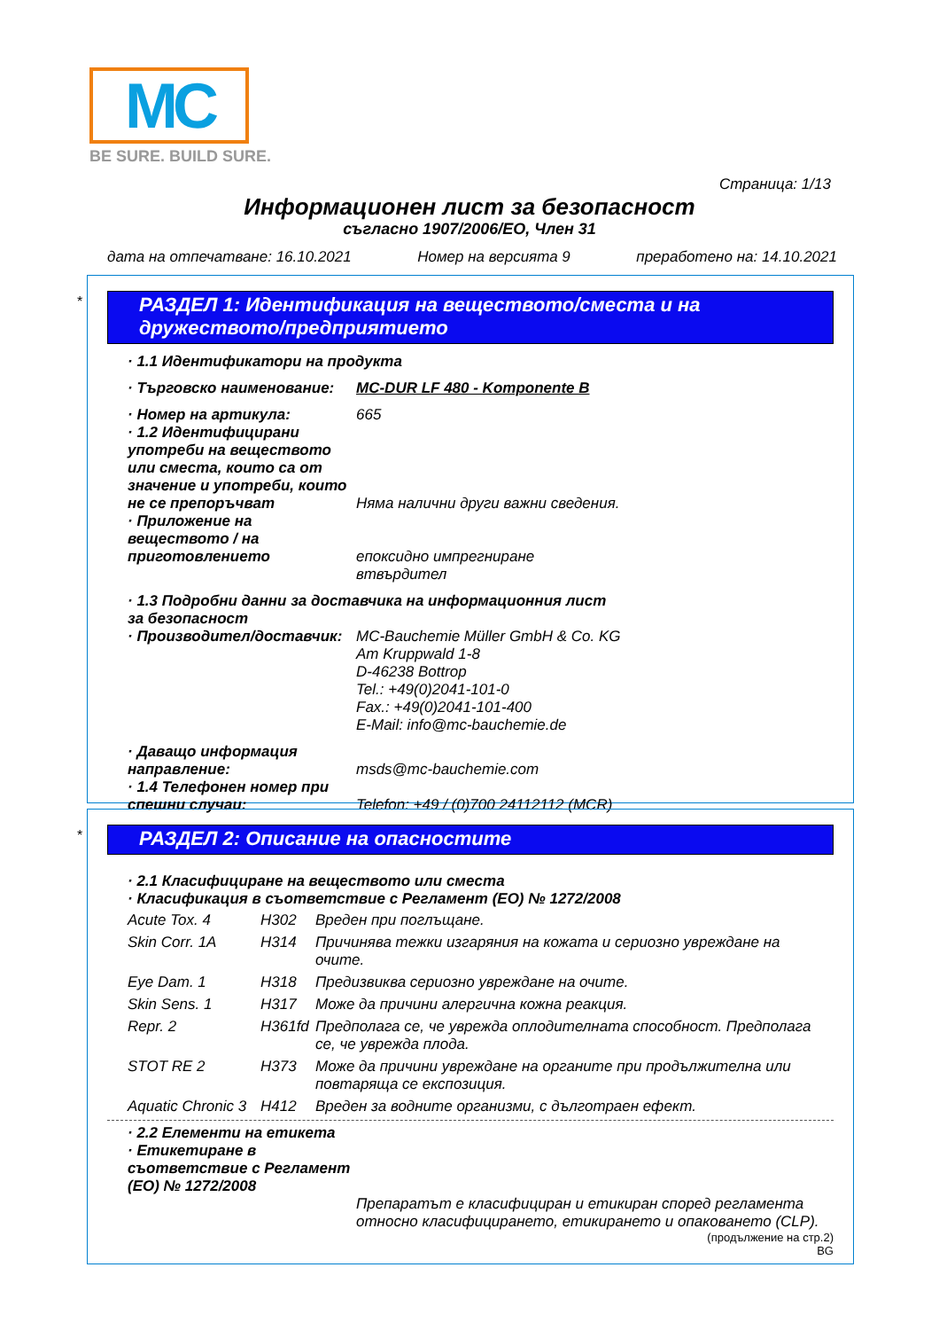MC
BE SURE. BUILD SURE.
Страница: 1/13
Информационен лист за безопасност
съгласно 1907/2006/ЕО, Член 31
дата на отпечатване: 16.10.2021 Номер на версията 9 преработено на: 14.10.2021
*
РАЗДЕЛ 1: Идентификация на веществото/сместа и на дружеството/предприятието
| · 1.1 Идентификатори на продукта | |
| · Търговско наименование: | MC-DUR LF 480 - Komponente B |
| · Номер на артикула: | 665 |
| · 1.2 Идентифицирани употреби на веществото или сместа, които са от значение и употреби, които не се препоръчват | Няма налични други важни сведения. |
| · Приложение на веществото / на приготовлението | епоксидно импрегниране |
| | втвърдител |
| · 1.3 Подробни данни за доставчика на информационния лист за безопасност | |
| · Производител/доставчик: | MC-Bauchemie Müller GmbH & Co. KG Am Kruppwald 1-8 D-46238 Bottrop Tel.: +49(0)2041-101-0 Fax.: +49(0)2041-101-400 E-Mail: info@mc-bauchemie.de |
| · Даващо информация направление: | msds@mc-bauchemie.com |
| · 1.4 Телефонен номер при спешни случаи: | Telefon: +49 / (0)700 24112112 (MCR) |
*
РАЗДЕЛ 2: Описание на опасностите
| · 2.1 Класифициране на веществото или сместа |
| · Класификация в съответствие с Регламент (ЕО) № 1272/2008 |
| Acute Tox. 4 | H302 | Вреден при поглъщане. |
| Skin Corr. 1A | H314 | Причинява тежки изгаряния на кожата и сериозно увреждане на очите. |
| Eye Dam. 1 | H318 | Предизвиква сериозно увреждане на очите. |
| Skin Sens. 1 | H317 | Може да причини алергична кожна реакция. |
| Repr. 2 | H361fd | Предполага се, че уврежда оплодителната способност. Предполага се, че уврежда плода. |
| STOT RE 2 | H373 | Може да причини увреждане на органите при продължителна или повтаряща се експозиция. |
| Aquatic Chronic 3 | H412 | Вреден за водните организми, с дълготраен ефект. |
| · 2.2 Елементи на етикета | |
| · Етикетиране в съответствие с Регламент (ЕО) № 1272/2008 | Препаратът е класифициран и етикиран според регламента относно класифицирането, етикирането и опаковането (CLP). |
(продължение на стр.2)
BG